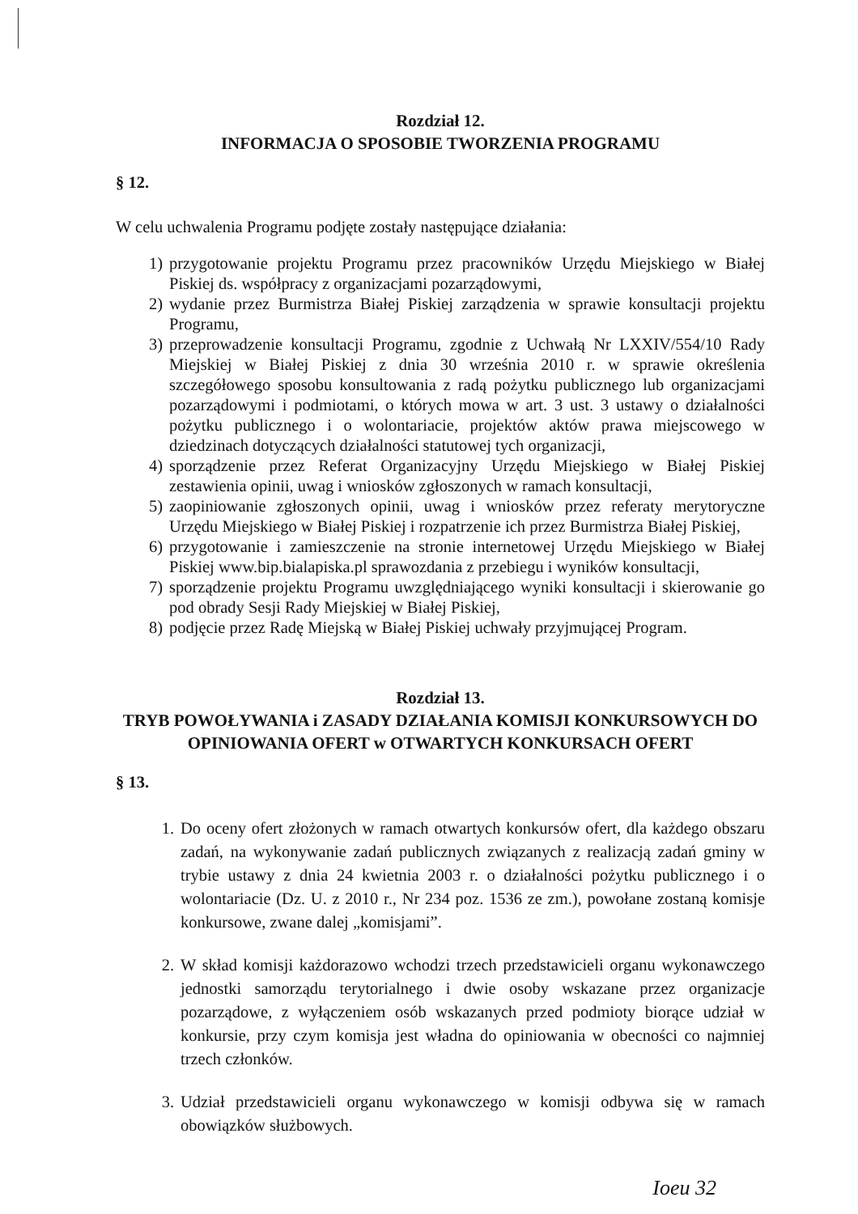Rozdział 12.
INFORMACJA O SPOSOBIE TWORZENIA PROGRAMU
§ 12.
W celu uchwalenia Programu podjęte zostały następujące działania:
1) przygotowanie projektu Programu przez pracowników Urzędu Miejskiego w Białej Piskiej ds. współpracy z organizacjami pozarządowymi,
2) wydanie przez Burmistrza Białej Piskiej zarządzenia w sprawie konsultacji projektu Programu,
3) przeprowadzenie konsultacji Programu, zgodnie z Uchwałą Nr LXXIV/554/10 Rady Miejskiej w Białej Piskiej z dnia 30 września 2010 r. w sprawie określenia szczegółowego sposobu konsultowania z radą pożytku publicznego lub organizacjami pozarządowymi i podmiotami, o których mowa w art. 3 ust. 3 ustawy o działalności pożytku publicznego i o wolontariacie, projektów aktów prawa miejscowego w dziedzinach dotyczących działalności statutowej tych organizacji,
4) sporządzenie przez Referat Organizacyjny Urzędu Miejskiego w Białej Piskiej zestawienia opinii, uwag i wniosków zgłoszonych w ramach konsultacji,
5) zaopiniowanie zgłoszonych opinii, uwag i wniosków przez referaty merytoryczne Urzędu Miejskiego w Białej Piskiej i rozpatrzenie ich przez Burmistrza Białej Piskiej,
6) przygotowanie i zamieszczenie na stronie internetowej Urzędu Miejskiego w Białej Piskiej www.bip.bialapiska.pl sprawozdania z przebiegu i wyników konsultacji,
7) sporządzenie projektu Programu uwzględniającego wyniki konsultacji i skierowanie go pod obrady Sesji Rady Miejskiej w Białej Piskiej,
8) podjęcie przez Radę Miejską w Białej Piskiej uchwały przyjmującej Program.
Rozdział 13.
TRYB POWOŁYWANIA i ZASADY DZIAŁANIA KOMISJI KONKURSOWYCH DO OPINIOWANIA OFERT w OTWARTYCH KONKURSACH OFERT
§ 13.
1. Do oceny ofert złożonych w ramach otwartych konkursów ofert, dla każdego obszaru zadań, na wykonywanie zadań publicznych związanych z realizacją zadań gminy w trybie ustawy z dnia 24 kwietnia 2003 r. o działalności pożytku publicznego i o wolontariacie (Dz. U. z 2010 r., Nr 234 poz. 1536 ze zm.), powołane zostaną komisje konkursowe, zwane dalej „komisjami”.
2. W skład komisji każdorazowo wchodzi trzech przedstawicieli organu wykonawczego jednostki samorządu terytorialnego i dwie osoby wskazane przez organizacje pozarządowe, z wyłączeniem osób wskazanych przed podmioty biorące udział w konkursie, przy czym komisja jest władna do opiniowania w obecności co najmniej trzech członków.
3. Udział przedstawicieli organu wykonawczego w komisji odbywa się w ramach obowiązków służbowych.
Ioeu 32